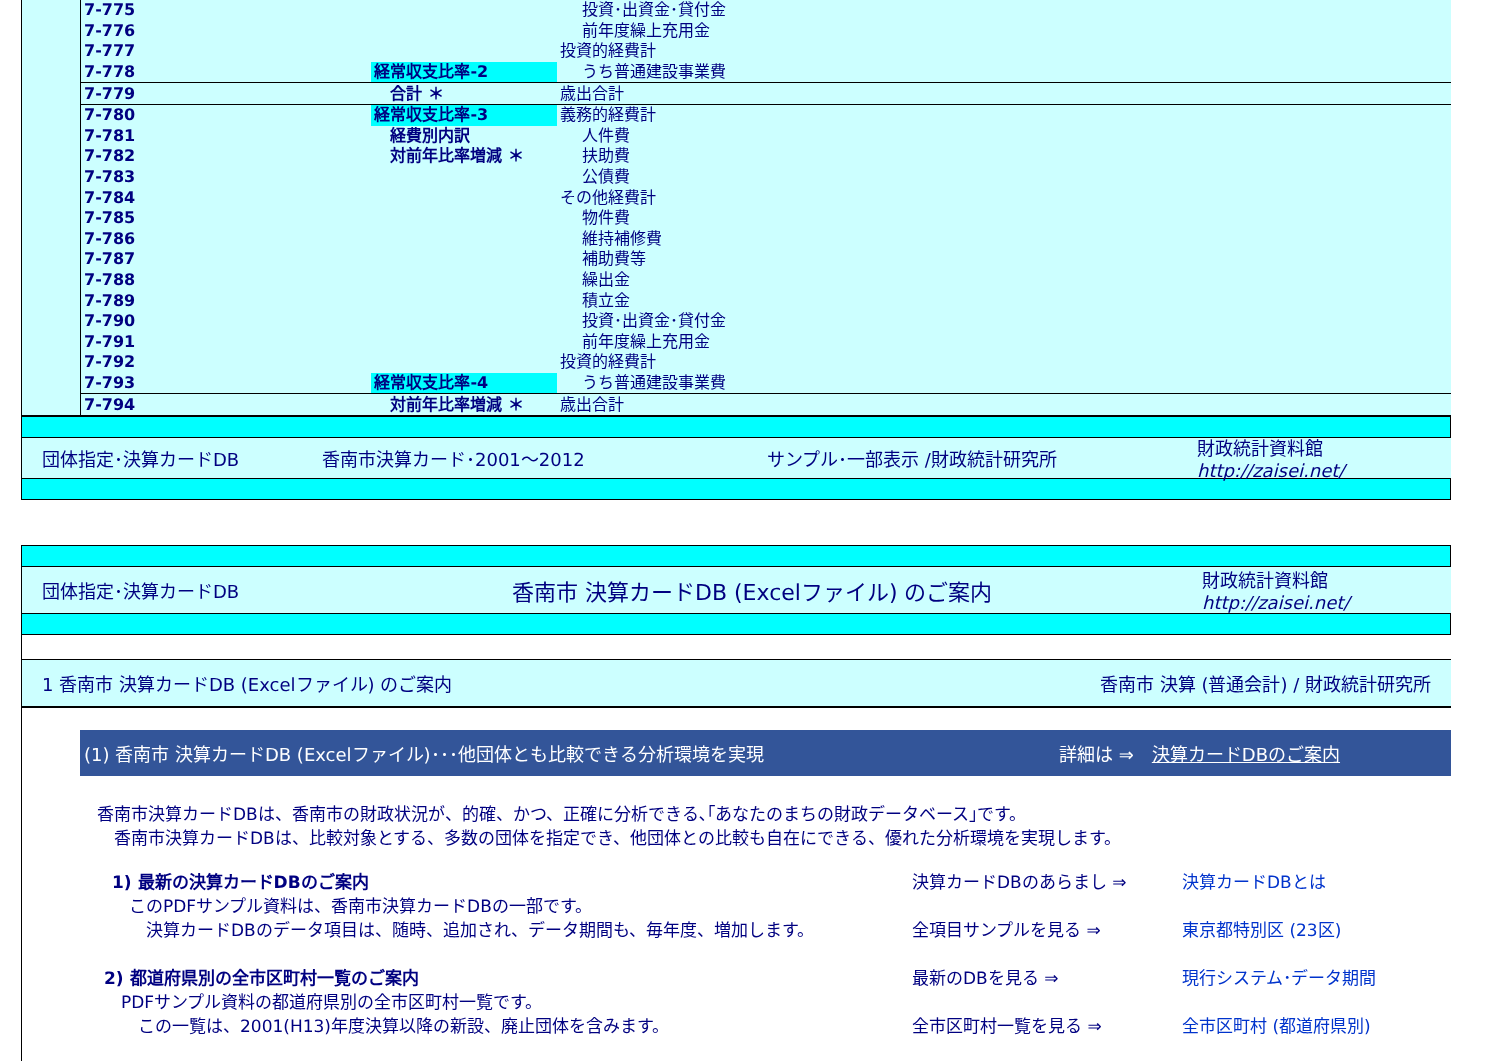| | 7-775 | | 投資･出資金･貸付金 | |
| | 7-776 | | 前年度繰上充用金 | |
| | 7-777 | | 投資的経費計 | |
| | 7-778 | 経常収支比率-2 | うち普通建設事業費 | |
| | 7-779 | 合計 ＊ | 歳出合計 | |
| | 7-780 | 経常収支比率-3 | 義務的経費計 | |
| | 7-781 | 経費別内訳 | 人件費 | |
| | 7-782 | 対前年比率増減 ＊ | 扶助費 | |
| | 7-783 | | 公債費 | |
| | 7-784 | | その他経費計 | |
| | 7-785 | | 物件費 | |
| | 7-786 | | 維持補修費 | |
| | 7-787 | | 補助費等 | |
| | 7-788 | | 繰出金 | |
| | 7-789 | | 積立金 | |
| | 7-790 | | 投資･出資金･貸付金 | |
| | 7-791 | | 前年度繰上充用金 | |
| | 7-792 | | 投資的経費計 | |
| | 7-793 | 経常収支比率-4 | うち普通建設事業費 | |
| | 7-794 | 対前年比率増減 ＊ | 歳出合計 | |
団体指定･決算カードDB 香南市決算カード･2001～2012 サンプル･一部表示 /財政統計研究所 財政統計資料館
http://zaisei.net/
団体指定･決算カードDB 香南市 決算カードDB (Excelファイル) のご案内 財政統計資料館
http://zaisei.net/
1 香南市 決算カードDB (Excelファイル) のご案内 香南市 決算 (普通会計) / 財政統計研究所
(1) 香南市 決算カードDB (Excelファイル)･･･他団体とも比較できる分析環境を実現 詳細は ⇒　決算カードDBのご案内
香南市決算カードDBは、香南市の財政状況が、的確、かつ、正確に分析できる､｢あなたのまちの財政データベース｣です。
　香南市決算カードDBは、比較対象とする、多数の団体を指定でき、他団体との比較も自在にできる、優れた分析環境を実現します。
1) 最新の決算カードDBのご案内
　このPDFサンプル資料は、香南市決算カードDBの一部です。
　　決算カードDBのデータ項目は、随時、追加され、データ期間も、毎年度、増加します。
決算カードDBのあらまし ⇒
全項目サンプルを見る ⇒
決算カードDBとは
東京都特別区 (23区)
2) 都道府県別の全市区町村一覧のご案内
　PDFサンプル資料の都道府県別の全市区町村一覧です。
　　この一覧は、2001(H13)年度決算以降の新設、廃止団体を含みます。
最新のDBを見る ⇒
全市区町村一覧を見る ⇒
現行システム･データ期間
全市区町村 (都道府県別)